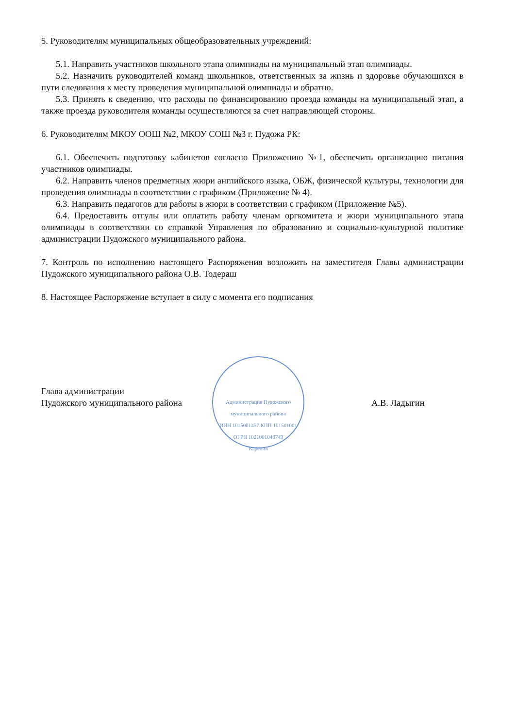5. Руководителям муниципальных общеобразовательных учреждений:
5.1. Направить участников школьного этапа олимпиады на муниципальный этап олимпиады.
5.2. Назначить руководителей команд школьников, ответственных за жизнь и здоровье обучающихся в пути следования к месту проведения муниципальной олимпиады и обратно.
5.3. Принять к сведению, что расходы по финансированию проезда команды на муниципальный этап, а также проезда руководителя команды осуществляются за счет направляющей стороны.
6. Руководителям МКОУ ООШ №2, МКОУ СОШ №3 г. Пудожа РК:
6.1. Обеспечить подготовку кабинетов согласно Приложению №1, обеспечить организацию питания участников олимпиады.
6.2. Направить членов предметных жюри английского языка, ОБЖ, физической культуры, технологии для проведения олимпиады в соответствии с графиком (Приложение № 4).
6.3. Направить педагогов для работы в жюри в соответствии с графиком (Приложение №5).
6.4. Предоставить отгулы или оплатить работу членам оргкомитета и жюри муниципального этапа олимпиады в соответствии со справкой Управления по образованию и социально-культурной политике администрации Пудожского муниципального района.
7. Контроль по исполнению настоящего Распоряжения возложить на заместителя Главы администрации Пудожского муниципального района О.В. Тодераш
8. Настоящее Распоряжение вступает в силу с момента его подписания
Администрация Пудожского муниципального района
ИНН 1015001457 КПП 101501001
ОГРН 1021001048749
Карелия
Глава администрации
Пудожского муниципального района
А.В. Ладыгин